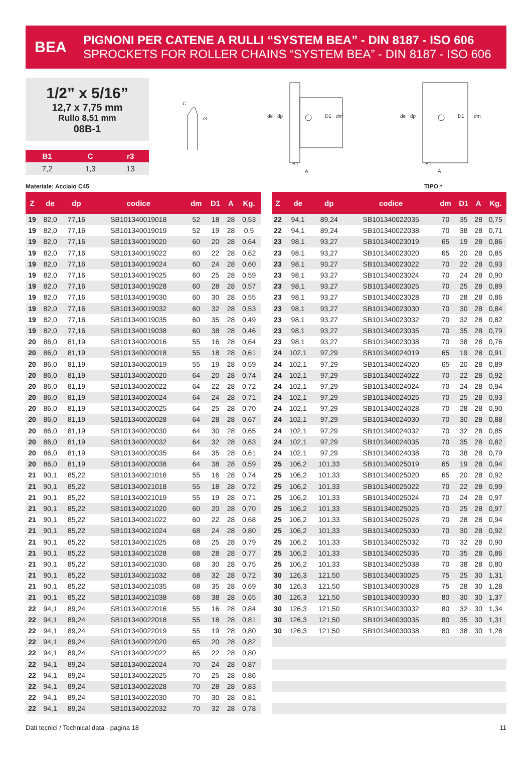BEA
PIGNONI PER CATENE A RULLI “SYSTEM BEA” - DIN 8187 - ISO 606
SPROCKETS FOR ROLLER CHAINS “SYSTEM BEA” - DIN 8187 - ISO 606
1/2” x 5/16”
12,7 x 7,75 mm
Rullo 8,51 mm
08B-1
| B1 | C | r3 |
| --- | --- | --- |
| 7,2 | 1,3 | 13 |
C
r3
de
dp
D1
dm
B1
A
de
dp
D1
dm
B1
A
Materiale: Acciaio C45 TIPO *
| Z | de | dp | codice | dm | D1 | A | Kg. |
| --- | --- | --- | --- | --- | --- | --- | --- |
| 19 | 82,0 | 77,16 | SB101340019018 | 52 | 18 | 28 | 0,53 |
| 19 | 82,0 | 77,16 | SB101340019019 | 52 | 19 | 28 | 0,5 |
| 19 | 82,0 | 77,16 | SB101340019020 | 60 | 20 | 28 | 0,64 |
| 19 | 82,0 | 77,16 | SB101340019022 | 60 | 22 | 28 | 0,62 |
| 19 | 82,0 | 77,16 | SB101340019024 | 60 | 24 | 28 | 0,60 |
| 19 | 82,0 | 77,16 | SB101340019025 | 60 | 25 | 28 | 0,59 |
| 19 | 82,0 | 77,16 | SB101340019028 | 60 | 28 | 28 | 0,57 |
| 19 | 82,0 | 77,16 | SB101340019030 | 60 | 30 | 28 | 0,55 |
| 19 | 82,0 | 77,16 | SB101340019032 | 60 | 32 | 28 | 0,53 |
| 19 | 82,0 | 77,16 | SB101340019035 | 60 | 35 | 28 | 0,49 |
| 19 | 82,0 | 77,16 | SB101340019038 | 60 | 38 | 28 | 0,46 |
| 20 | 86,0 | 81,19 | SB101340020016 | 55 | 16 | 28 | 0,64 |
| 20 | 86,0 | 81,19 | SB101340020018 | 55 | 18 | 28 | 0,61 |
| 20 | 86,0 | 81,19 | SB101340020019 | 55 | 19 | 28 | 0,59 |
| 20 | 86,0 | 81,19 | SB101340020020 | 64 | 20 | 28 | 0,74 |
| 20 | 86,0 | 81,19 | SB101340020022 | 64 | 22 | 28 | 0,72 |
| 20 | 86,0 | 81,19 | SB101340020024 | 64 | 24 | 28 | 0,71 |
| 20 | 86,0 | 81,19 | SB101340020025 | 64 | 25 | 28 | 0,70 |
| 20 | 86,0 | 81,19 | SB101340020028 | 64 | 28 | 28 | 0,67 |
| 20 | 86,0 | 81,19 | SB101340020030 | 64 | 30 | 28 | 0,65 |
| 20 | 86,0 | 81,19 | SB101340020032 | 64 | 32 | 28 | 0,63 |
| 20 | 86,0 | 81,19 | SB101340020035 | 64 | 35 | 28 | 0,61 |
| 20 | 86,0 | 81,19 | SB101340020038 | 64 | 38 | 28 | 0,59 |
| 21 | 90,1 | 85,22 | SB101340021016 | 55 | 16 | 28 | 0,74 |
| 21 | 90,1 | 85,22 | SB101340021018 | 55 | 18 | 28 | 0,72 |
| 21 | 90,1 | 85,22 | SB101340021019 | 55 | 19 | 28 | 0,71 |
| 21 | 90,1 | 85,22 | SB101340021020 | 60 | 20 | 28 | 0,70 |
| 21 | 90,1 | 85,22 | SB101340021022 | 60 | 22 | 28 | 0,68 |
| 21 | 90,1 | 85,22 | SB101340021024 | 68 | 24 | 28 | 0,80 |
| 21 | 90,1 | 85,22 | SB101340021025 | 68 | 25 | 28 | 0,79 |
| 21 | 90,1 | 85,22 | SB101340021028 | 68 | 28 | 28 | 0,77 |
| 21 | 90,1 | 85,22 | SB101340021030 | 68 | 30 | 28 | 0,75 |
| 21 | 90,1 | 85,22 | SB101340021032 | 68 | 32 | 28 | 0,72 |
| 21 | 90,1 | 85,22 | SB101340021035 | 68 | 35 | 28 | 0,69 |
| 21 | 90,1 | 85,22 | SB101340021038 | 68 | 38 | 28 | 0,65 |
| 22 | 94,1 | 89,24 | SB101340022016 | 55 | 16 | 28 | 0,84 |
| 22 | 94,1 | 89,24 | SB101340022018 | 55 | 18 | 28 | 0,81 |
| 22 | 94,1 | 89,24 | SB101340022019 | 55 | 19 | 28 | 0,80 |
| 22 | 94,1 | 89,24 | SB101340022020 | 65 | 20 | 28 | 0,82 |
| 22 | 94,1 | 89,24 | SB101340022022 | 65 | 22 | 28 | 0,80 |
| 22 | 94,1 | 89,24 | SB101340022024 | 70 | 24 | 28 | 0,87 |
| 22 | 94,1 | 89,24 | SB101340022025 | 70 | 25 | 28 | 0,86 |
| 22 | 94,1 | 89,24 | SB101340022028 | 70 | 28 | 28 | 0,83 |
| 22 | 94,1 | 89,24 | SB101340022030 | 70 | 30 | 28 | 0,81 |
| 22 | 94,1 | 89,24 | SB101340022032 | 70 | 32 | 28 | 0,78 |
| Z | de | dp | codice | dm | D1 | A | Kg. |
| --- | --- | --- | --- | --- | --- | --- | --- |
| 22 | 94,1 | 89,24 | SB101340022035 | 70 | 35 | 28 | 0,75 |
| 22 | 94,1 | 89,24 | SB101340022038 | 70 | 38 | 28 | 0,71 |
| 23 | 98,1 | 93,27 | SB101340023019 | 65 | 19 | 28 | 0,86 |
| 23 | 98,1 | 93,27 | SB101340023020 | 65 | 20 | 28 | 0,85 |
| 23 | 98,1 | 93,27 | SB101340023022 | 70 | 22 | 28 | 0,93 |
| 23 | 98,1 | 93,27 | SB101340023024 | 70 | 24 | 28 | 0,90 |
| 23 | 98,1 | 93,27 | SB101340023025 | 70 | 25 | 28 | 0,89 |
| 23 | 98,1 | 93,27 | SB101340023028 | 70 | 28 | 28 | 0,86 |
| 23 | 98,1 | 93,27 | SB101340023030 | 70 | 30 | 28 | 0,84 |
| 23 | 98,1 | 93,27 | SB101340023032 | 70 | 32 | 28 | 0,82 |
| 23 | 98,1 | 93,27 | SB101340023035 | 70 | 35 | 28 | 0,79 |
| 23 | 98,1 | 93,27 | SB101340023038 | 70 | 38 | 28 | 0,76 |
| 24 | 102,1 | 97,29 | SB101340024019 | 65 | 19 | 28 | 0,91 |
| 24 | 102,1 | 97,29 | SB101340024020 | 65 | 20 | 28 | 0,89 |
| 24 | 102,1 | 97,29 | SB101340024022 | 70 | 22 | 28 | 0,92 |
| 24 | 102,1 | 97,29 | SB101340024024 | 70 | 24 | 28 | 0,94 |
| 24 | 102,1 | 97,29 | SB101340024025 | 70 | 25 | 28 | 0,93 |
| 24 | 102,1 | 97,29 | SB101340024028 | 70 | 28 | 28 | 0,90 |
| 24 | 102,1 | 97,29 | SB101340024030 | 70 | 30 | 28 | 0,88 |
| 24 | 102,1 | 97,29 | SB101340024032 | 70 | 32 | 28 | 0,85 |
| 24 | 102,1 | 97,29 | SB101340024035 | 70 | 35 | 28 | 0,82 |
| 24 | 102,1 | 97,29 | SB101340024038 | 70 | 38 | 28 | 0,79 |
| 25 | 106,2 | 101,33 | SB101340025019 | 65 | 19 | 28 | 0,94 |
| 25 | 106,2 | 101,33 | SB101340025020 | 65 | 20 | 28 | 0,92 |
| 25 | 106,2 | 101,33 | SB101340025022 | 70 | 22 | 28 | 0,99 |
| 25 | 106,2 | 101,33 | SB101340025024 | 70 | 24 | 28 | 0,97 |
| 25 | 106,2 | 101,33 | SB101340025025 | 70 | 25 | 28 | 0,97 |
| 25 | 106,2 | 101,33 | SB101340025028 | 70 | 28 | 28 | 0,94 |
| 25 | 106,2 | 101,33 | SB101340025030 | 70 | 30 | 28 | 0,92 |
| 25 | 106,2 | 101,33 | SB101340025032 | 70 | 32 | 28 | 0,90 |
| 25 | 106,2 | 101,33 | SB101340025035 | 70 | 35 | 28 | 0,86 |
| 25 | 106,2 | 101,33 | SB101340025038 | 70 | 38 | 28 | 0,80 |
| 30 | 126,3 | 121,50 | SB101340030025 | 75 | 25 | 30 | 1,31 |
| 30 | 126,3 | 121,50 | SB101340030028 | 75 | 28 | 30 | 1,28 |
| 30 | 126,3 | 121,50 | SB101340030030 | 80 | 30 | 30 | 1,37 |
| 30 | 126,3 | 121,50 | SB101340030032 | 80 | 32 | 30 | 1,34 |
| 30 | 126,3 | 121,50 | SB101340030035 | 80 | 35 | 30 | 1,31 |
| 30 | 126,3 | 121,50 | SB101340030038 | 80 | 38 | 30 | 1,28 |
Dati tecnici / Technical data - pagina 18 11